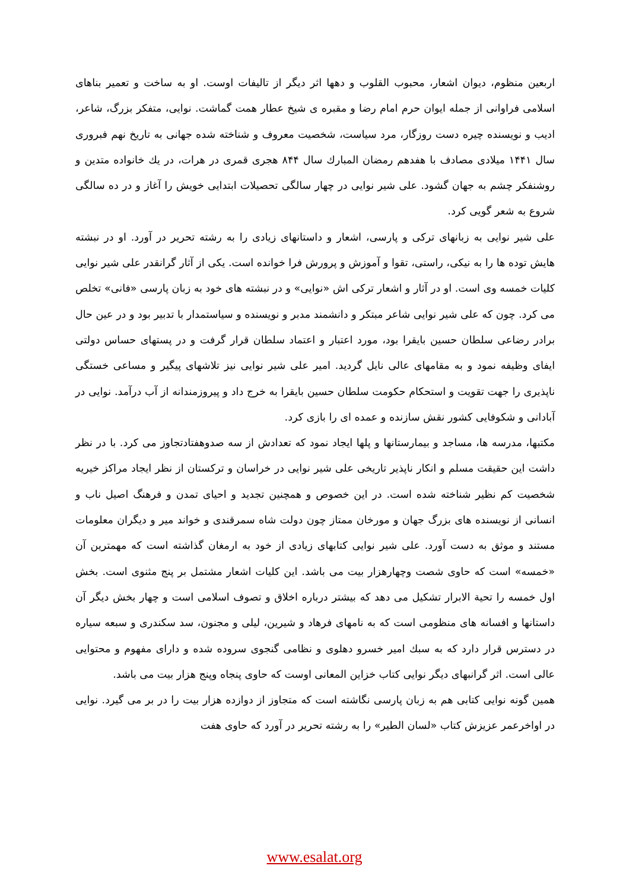اربعین منظوم، دیوان اشعار، محبوب القلوب و دهها اثر دیگر از تالیفات اوست. او به ساخت و تعمیر بناهای اسلامی فراوانی از جمله ایوان حرم امام رضا و مقبره ی شیخ عطار همت گماشت. نوایی، متفکر بزرگ، شاعر، ادیب و نویسنده چیره دست روزگار، مرد سیاست، شخصیت معروف و شناخته شده جهانی به تاریخ نهم فبروری سال ۱۴۴۱ میلادی مصادف با هفدهم رمضان المبارك سال ۸۴۴ هجری قمری در هرات، در يك خانواده متدین و روشنفکر چشم به جهان گشود. علی شیر نوایی در چهار سالگی تحصیلات ابتدایی خویش را آغاز و در ده سالگی شروع به شعر گویی کرد.
علی شیر نوایی به زبانهای ترکی و پارسی، اشعار و داستانهای زیادی را به رشته تحریر در آورد. او در نبشته هایش توده ها را به نیکی، راستی، تقوا و آموزش و پرورش فرا خوانده است. یکی از آثار گرانقدر علی شیر نوایی کلیات خمسه وی است. او در آثار و اشعار ترکی اش «نوایی» و در نبشته های خود به زبان پارسی «فانی» تخلص می کرد. چون که علی شیر نوایی شاعر مبتکر و دانشمند مدبر و نویسنده و سیاستمدار با تدبیر بود و در عین حال برادر رضاعی سلطان حسین بایقرا بود، مورد اعتبار و اعتماد سلطان قرار گرفت و در پستهای حساس دولتی ایفای وظیفه نمود و به مقامهای عالی نایل گردید. امیر علی شیر نوایی نیز تلاشهای پیگیر و مساعی خستگی ناپذیری را جهت تقویت و استحکام حکومت سلطان حسین بایقرا به خرج داد و پیروزمندانه از آب درآمد. نوایی در آبادانی و شکوفایی کشور نقش سازنده و عمده ای را بازی کرد.
مکتبها، مدرسه ها، مساجد و بیمارستانها و پلها ایجاد نمود که تعدادش از سه صدوهفتادتجاوز می کرد. با در نظر داشت این حقیقت مسلم و انکار ناپذیر تاریخی علی شیر نوایی در خراسان و ترکستان از نظر ایجاد مراکز خیریه شخصیت کم نظیر شناخته شده است. در این خصوص و همچنین تجدید و احیای تمدن و فرهنگ اصیل ناب و انسانی از نویسنده های بزرگ جهان و مورخان ممتاز چون دولت شاه سمرقندی و خواند میر و دیگران معلومات مستند و موثق به دست آورد. علی شیر نوایی کتابهای زیادی از خود به ارمغان گذاشته است که مهمترین آن «خمسه» است که حاوی شصت وچهارهزار بیت می باشد. این کلیات اشعار مشتمل بر پنج مثنوی است. بخش اول خمسه را تحیة الابرار تشکیل می دهد که بیشتر درباره اخلاق و تصوف اسلامی است و چهار بخش دیگر آن داستانها و افسانه های منظومی است که به نامهای فرهاد و شیرین، لیلی و مجنون، سد سکندری و سبعه سیاره در دسترس قرار دارد که به سبك امیر خسرو دهلوی و نظامی گنجوی سروده شده و دارای مفهوم و محتوایی عالی است. اثر گرانبهای دیگر نوایی کتاب خزاین المعانی اوست که حاوی پنجاه وپنج هزار بیت می باشد.
همین گونه نوایی کتابی هم به زبان پارسی نگاشته است که متجاوز از دوازده هزار بیت را در بر می گیرد. نوایی در اواخرعمر عزیزش کتاب «لسان الطیر» را به رشته تحریر در آورد که حاوی هفت
www.esalat.org